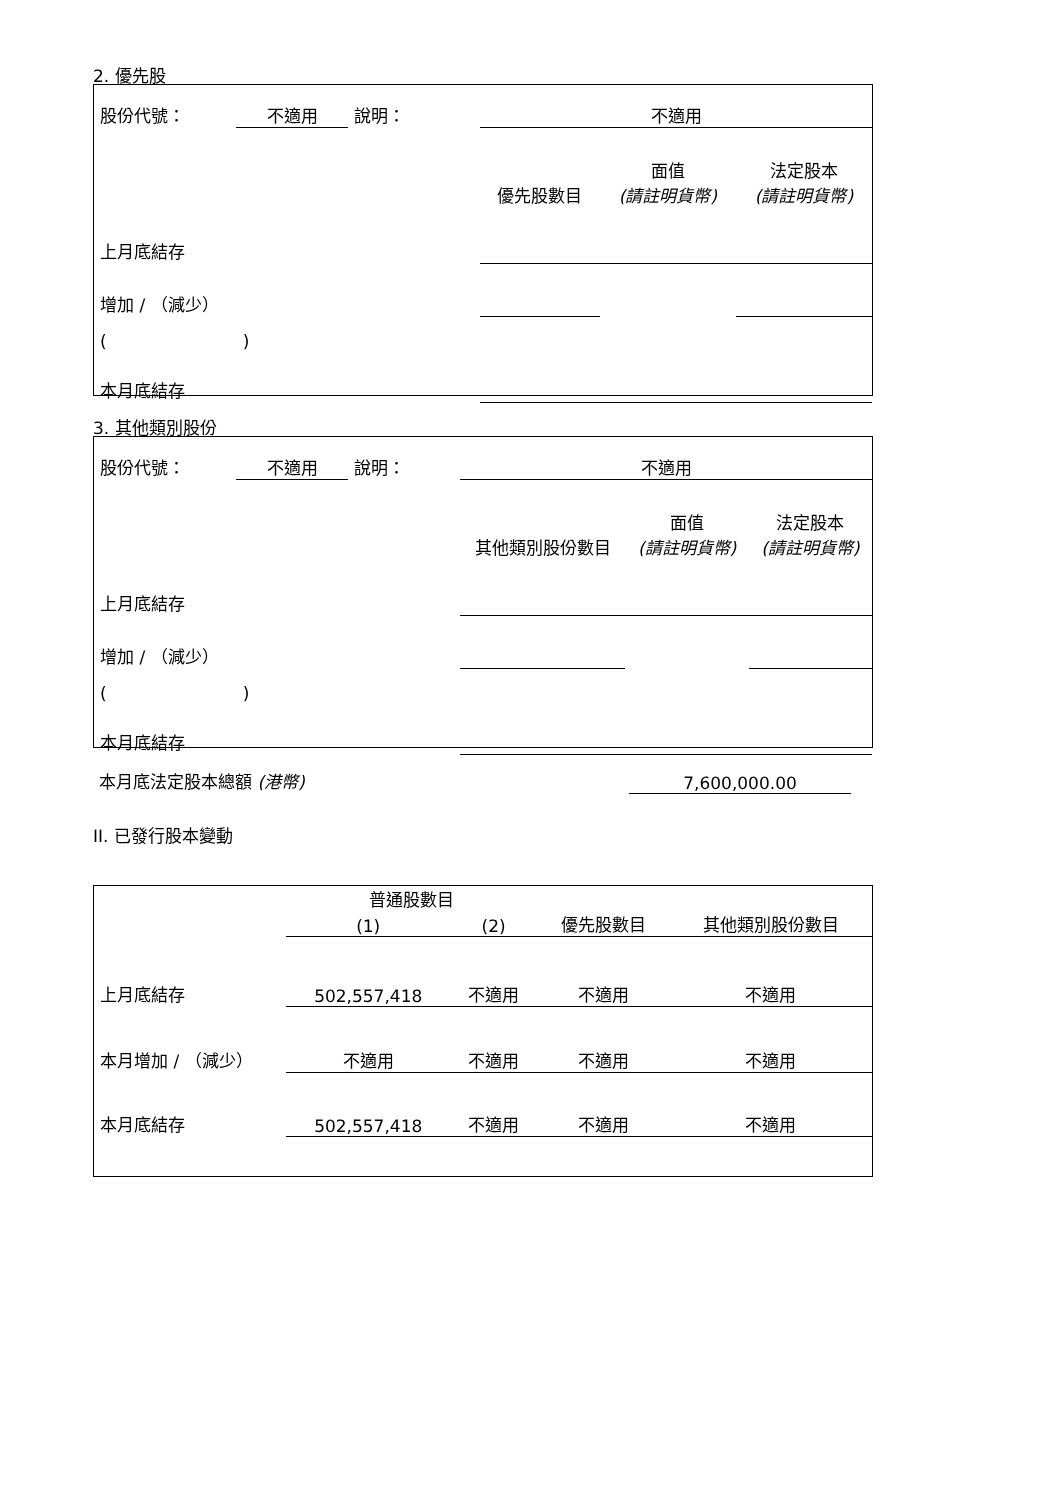2. 優先股
| 股份代號： | 不適用 | 說明： | 不適用 | | |
| | | | 優先股數目 | 面值 (請註明貨幣) | 法定股本 (請註明貨幣) |
| 上月底結存 | | | | | |
| 增加 / （減少） | | | | | |
| ( ) | | | | | |
| 本月底結存 | | | | | |
3. 其他類別股份
| 股份代號： | 不適用 | 說明： | 不適用 | | |
| | | | 其他類別股份數目 | 面值 (請註明貨幣) | 法定股本 (請註明貨幣) |
| 上月底結存 | | | | | |
| 增加 / （減少） | | | | | |
| ( ) | | | | | |
| 本月底結存 | | | | | |
| 本月底法定股本總額 (港幣) | 7,600,000.00 | |
II. 已發行股本變動
| | 普通股數目 | | | 其他類別股份數目 |
| | (1) | (2) | 優先股數目 | |
| 上月底結存 | 502,557,418 | 不適用 | 不適用 | 不適用 |
| 本月增加 / （減少） | 不適用 | 不適用 | 不適用 | 不適用 |
| 本月底結存 | 502,557,418 | 不適用 | 不適用 | 不適用 |